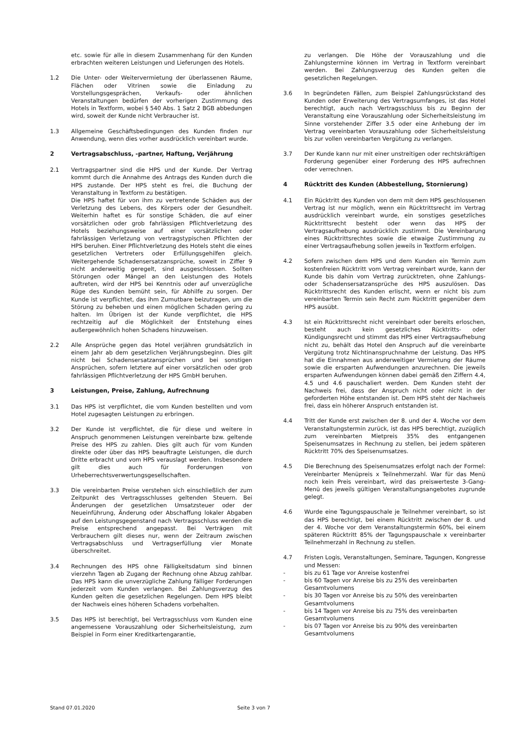etc. sowie für alle in diesem Zusammenhang für den Kunden erbrachten weiteren Leistungen und Lieferungen des Hotels.
1.2 Die Unter- oder Weitervermietung der überlassenen Räume, Flächen oder Vitrinen sowie die Einladung zu Vorstellungsgesprächen, Verkaufs- oder ähnlichen Veranstaltungen bedürfen der vorherigen Zustimmung des Hotels in Textform, wobei § 540 Abs. 1 Satz 2 BGB abbedungen wird, soweit der Kunde nicht Verbraucher ist.
1.3 Allgemeine Geschäftsbedingungen des Kunden finden nur Anwendung, wenn dies vorher ausdrücklich vereinbart wurde.
2 Vertragsabschluss, -partner, Haftung, Verjährung
2.1 Vertragspartner sind die HPS und der Kunde. Der Vertrag kommt durch die Annahme des Antrags des Kunden durch die HPS zustande. Der HPS steht es frei, die Buchung der Veranstaltung in Textform zu bestätigen.
Die HPS haftet für von ihm zu vertretende Schäden aus der Verletzung des Lebens, des Körpers oder der Gesundheit. Weiterhin haftet es für sonstige Schäden, die auf einer vorsätzlichen oder grob fahrlässigen Pflichtverletzung des Hotels beziehungsweise auf einer vorsätzlichen oder fahrlässigen Verletzung von vertragstypischen Pflichten der HPS beruhen. Einer Pflichtverletzung des Hotels steht die eines gesetzlichen Vertreters oder Erfüllungsgehilfen gleich. Weitergehende Schadensersatzansprüche, soweit in Ziffer 9 nicht anderweitig geregelt, sind ausgeschlossen. Sollten Störungen oder Mängel an den Leistungen des Hotels auftreten, wird der HPS bei Kenntnis oder auf unverzügliche Rüge des Kunden bemüht sein, für Abhilfe zu sorgen. Der Kunde ist verpflichtet, das ihm Zumutbare beizutragen, um die Störung zu beheben und einen möglichen Schaden gering zu halten. Im Übrigen ist der Kunde verpflichtet, die HPS rechtzeitig auf die Möglichkeit der Entstehung eines außergewöhnlich hohen Schadens hinzuweisen.
2.2 Alle Ansprüche gegen das Hotel verjähren grundsätzlich in einem Jahr ab dem gesetzlichen Verjährungsbeginn. Dies gilt nicht bei Schadensersatzansprüchen und bei sonstigen Ansprüchen, sofern letztere auf einer vorsätzlichen oder grob fahrlässigen Pflichtverletzung der HPS GmbH beruhen.
3 Leistungen, Preise, Zahlung, Aufrechnung
3.1 Das HPS ist verpflichtet, die vom Kunden bestellten und vom Hotel zugesagten Leistungen zu erbringen.
3.2 Der Kunde ist verpflichtet, die für diese und weitere in Anspruch genommenen Leistungen vereinbarte bzw. geltende Preise des HPS zu zahlen. Dies gilt auch für vom Kunden direkte oder über das HPS beauftragte Leistungen, die durch Dritte erbracht und vom HPS verauslagt werden. Insbesondere gilt dies auch für Forderungen von Urheberrechtsverwertungsgesell­schaften.
3.3 Die vereinbarten Preise verstehen sich einschließlich der zum Zeitpunkt des Vertragsschlusses geltenden Steuern. Bei Änderungen der gesetzlichen Umsatzsteuer oder der Neueinführung, Änderung oder Abschaffung lokaler Abgaben auf den Leistungsgegenstand nach Vertrags­schluss werden die Preise entsprechend angepasst. Bei Verträgen mit Verbrauchern gilt dieses nur, wenn der Zeitraum zwischen Vertragsabschluss und Vertrags­erfüllung vier Monate überschreitet.
3.4 Rechnungen des HPS ohne Fälligkeitsdatum sind binnen vierzehn Tagen ab Zugang der Rechnung ohne Abzug zahlbar. Das HPS kann die unverzügliche Zahlung fälliger Forderungen jederzeit vom Kunden verlangen. Bei Zahlungsverzug des Kunden gelten die gesetzlichen Regelungen. Dem HPS bleibt der Nachweis eines höheren Schadens vorbehalten.
3.5 Das HPS ist berechtigt, bei Vertragsschluss vom Kunden eine angemessene Vorauszahlung oder Sicherheits­leistung, zum Beispiel in Form einer Kreditkartengarantie,
zu verlangen. Die Höhe der Vorauszahlung und die Zahlungstermine können im Vertrag in Textform vereinbart werden. Bei Zahlungsverzug des Kunden gelten die gesetzlichen Regelungen.
3.6 In begründeten Fällen, zum Beispiel Zahlungsrückstand des Kunden oder Erweiterung des Vertragsumfanges, ist das Hotel berechtigt, auch nach Vertragsschluss bis zu Beginn der Veranstaltung eine Vorauszahlung oder Sicherheitsleistung im Sinne vorstehender Ziffer 3.5 oder eine Anhebung der im Vertrag vereinbarten Voraus­zahlung oder Sicherheitsleistung bis zur vollen verein­barten Vergütung zu verlangen.
3.7 Der Kunde kann nur mit einer unstreitigen oder rechtskräftigen Forderung gegenüber einer Forderung des HPS aufrechnen oder verrechnen.
4 Rücktritt des Kunden (Abbestellung, Stornierung)
4.1 Ein Rücktritt des Kunden von dem mit dem HPS geschlossenen Vertrag ist nur möglich, wenn ein Rücktrittsrecht im Vertrag ausdrücklich vereinbart wurde, ein sonstiges gesetzliches Rücktrittsrecht besteht oder wenn das HPS der Vertragsaufhebung ausdrücklich zustimmt. Die Vereinbarung eines Rücktrittsrechtes sowie die etwaige Zustimmung zu einer Vertragsauf­hebung sollen jeweils in Textform erfolgen.
4.2 Sofern zwischen dem HPS und dem Kunden ein Termin zum kostenfreien Rücktritt vom Vertrag vereinbart wurde, kann der Kunde bis dahin vom Vertrag zurücktreten, ohne Zahlungs- oder Schadensersatz­ansprüche des HPS auszulösen. Das Rücktrittsrecht des Kunden erlischt, wenn er nicht bis zum vereinbarten Termin sein Recht zum Rücktritt gegenüber dem HPS ausübt.
4.3 Ist ein Rücktrittsrecht nicht vereinbart oder bereits erloschen, besteht auch kein gesetzliches Rücktritts- oder Kündigungsrecht und stimmt das HPS einer Vertragsaufhebung nicht zu, behält das Hotel den Anspruch auf die vereinbarte Vergütung trotz Nichtinanspruchnahme der Leistung. Das HPS hat die Einnahmen aus anderweitiger Vermietung der Räume sowie die ersparten Aufwendungen anzurechnen. Die jeweils ersparten Aufwendungen können dabei gemäß den Ziffern 4.4, 4.5 und 4.6 pauschaliert werden. Dem Kunden steht der Nachweis frei, dass der Anspruch nicht oder nicht in der geforderten Höhe entstanden ist. Dem HPS steht der Nachweis frei, dass ein höherer Anspruch entstanden ist.
4.4 Tritt der Kunde erst zwischen der 8. und der 4. Woche vor dem Veranstaltungstermin zurück, ist das HPS berechtigt, zuzüglich zum vereinbarten Mietpreis 35% des entgangenen Speisenumsatzes in Rechnung zu stellen, bei jedem späteren Rücktritt 70% des Speisenumsatzes.
4.5 Die Berechnung des Speisenumsatzes erfolgt nach der Formel: Vereinbarter Menüpreis x Teilnehmerzahl. War für das Menü noch kein Preis vereinbart, wird das preiswerteste 3-Gang-Menü des jeweils gültigen Veranstaltungsangebotes zugrunde gelegt.
4.6 Wurde eine Tagungspauschale je Teilnehmer vereinbart, so ist das HPS berechtigt, bei einem Rücktritt zwischen der 8. und der 4. Woche vor dem Veranstaltungstermin 60%, bei einem späteren Rücktritt 85% der Tagungspauschale x vereinbarter Teilnehmerzahl in Rechnung zu stellen.
4.7 Fristen Logis, Veranstaltungen, Seminare, Tagungen, Kongresse und Messen:
- bis zu 61 Tage vor Anreise kostenfrei
- bis 60 Tagen vor Anreise bis zu 25% des vereinbarten Gesamtvolumens
- bis 30 Tagen vor Anreise bis zu 50% des vereinbarten Gesamtvolumens
- bis 14 Tagen vor Anreise bis zu 75% des vereinbarten Gesamtvolumens
- bis 07 Tagen vor Anreise bis zu 90% des vereinbarten Gesamtvolumens
Stand 07.01.2020 Seite 3 von 7